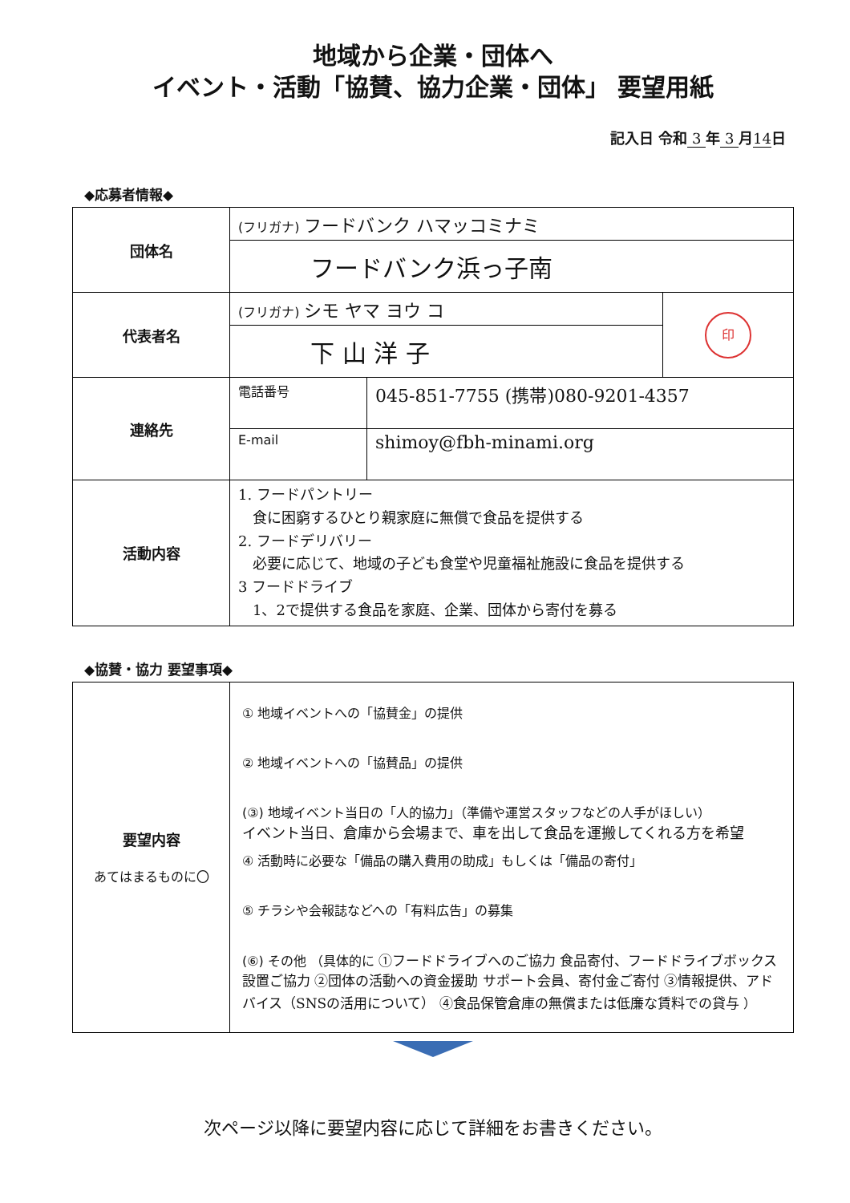地域から企業・団体へ
イベント・活動「協賛、協力企業・団体」 要望用紙
記入日 令和 3 年 3 月14日
◆応募者情報◆
| 団体名 | (フリガナ) フードバンク ハマッコミナミ | | |
| | フードバンク浜っ子南 | | |
| 代表者名 | (フリガナ) シモ ヤマ ヨウ コ | | 印 |
| | 下 山 洋 子 | | |
| 連絡先 | 電話番号 | 045-851-7755 (携帯)080-9201-4357 | |
| | E-mail | shimoy@fbh-minami.org | |
| 活動内容 | 1. フードパントリー 食に困窮するひとり親家庭に無償で食品を提供する 2. フードデリバリー 必要に応じて、地域の子ども食堂や児童福祉施設に食品を提供する 3 フードドライブ 1、2で提供する食品を家庭、企業、団体から寄付を募る | | |
◆協賛・協力 要望事項◆
| 要望内容 あてはまるものに〇 | ① 地域イベントへの「協賛金」の提供 ② 地域イベントへの「協賛品」の提供 (③) 地域イベント当日の「人的協力」（準備や運営スタッフなどの人手がほしい） イベント当日、倉庫から会場まで、車を出して食品を運搬してくれる方を希望 ④ 活動時に必要な「備品の購入費用の助成」もしくは「備品の寄付」 ⑤ チラシや会報誌などへの「有料広告」の募集 (⑥) その他 （具体的に ①フードドライブへのご協力 食品寄付、フードドライブボックス設置ご協力 ②団体の活動への資金援助 サポート会員、寄付金ご寄付 ③情報提供、アドバイス（SNSの活用について） ④食品保管倉庫の無償または低廉な賃料での貸与 ） |
次ページ以降に要望内容に応じて詳細をお書きください。